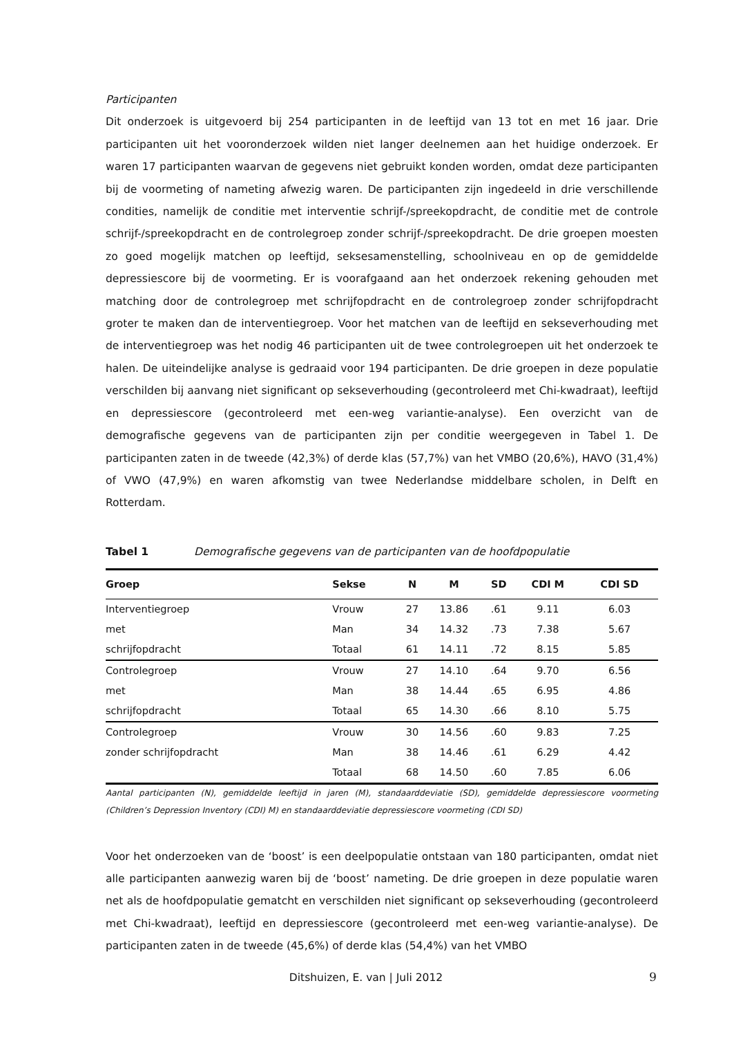Participanten
Dit onderzoek is uitgevoerd bij 254 participanten in de leeftijd van 13 tot en met 16 jaar. Drie participanten uit het vooronderzoek wilden niet langer deelnemen aan het huidige onderzoek. Er waren 17 participanten waarvan de gegevens niet gebruikt konden worden, omdat deze participanten bij de voormeting of nameting afwezig waren. De participanten zijn ingedeeld in drie verschillende condities, namelijk de conditie met interventie schrijf-/spreekopdracht, de conditie met de controle schrijf-/spreekopdracht en de controlegroep zonder schrijf-/spreekopdracht. De drie groepen moesten zo goed mogelijk matchen op leeftijd, seksesamenstelling, schoolniveau en op de gemiddelde depressiescore bij de voormeting. Er is voorafgaand aan het onderzoek rekening gehouden met matching door de controlegroep met schrijfopdracht en de controlegroep zonder schrijfopdracht groter te maken dan de interventiegroep. Voor het matchen van de leeftijd en sekseverhouding met de interventiegroep was het nodig 46 participanten uit de twee controlegroepen uit het onderzoek te halen. De uiteindelijke analyse is gedraaid voor 194 participanten. De drie groepen in deze populatie verschilden bij aanvang niet significant op sekseverhouding (gecontroleerd met Chi-kwadraat), leeftijd en depressiescore (gecontroleerd met een-weg variantie-analyse). Een overzicht van de demografische gegevens van de participanten zijn per conditie weergegeven in Tabel 1. De participanten zaten in de tweede (42,3%) of derde klas (57,7%) van het VMBO (20,6%), HAVO (31,4%) of VWO (47,9%) en waren afkomstig van twee Nederlandse middelbare scholen, in Delft en Rotterdam.
Tabel 1 Demografische gegevens van de participanten van de hoofdpopulatie
| Groep | Sekse | N | M | SD | CDI M | CDI SD |
| --- | --- | --- | --- | --- | --- | --- |
| Interventiegroep | Vrouw | 27 | 13.86 | .61 | 9.11 | 6.03 |
| met | Man | 34 | 14.32 | .73 | 7.38 | 5.67 |
| schrijfopdracht | Totaal | 61 | 14.11 | .72 | 8.15 | 5.85 |
| Controlegroep | Vrouw | 27 | 14.10 | .64 | 9.70 | 6.56 |
| met | Man | 38 | 14.44 | .65 | 6.95 | 4.86 |
| schrijfopdracht | Totaal | 65 | 14.30 | .66 | 8.10 | 5.75 |
| Controlegroep | Vrouw | 30 | 14.56 | .60 | 9.83 | 7.25 |
| zonder schrijfopdracht | Man | 38 | 14.46 | .61 | 6.29 | 4.42 |
| | Totaal | 68 | 14.50 | .60 | 7.85 | 6.06 |
Aantal participanten (N), gemiddelde leeftijd in jaren (M), standaarddeviatie (SD), gemiddelde depressiescore voormeting (Children’s Depression Inventory (CDI) M) en standaarddeviatie depressiescore voormeting (CDI SD)
Voor het onderzoeken van de ‘boost’ is een deelpopulatie ontstaan van 180 participanten, omdat niet alle participanten aanwezig waren bij de ‘boost’ nameting. De drie groepen in deze populatie waren net als de hoofdpopulatie gematcht en verschilden niet significant op sekseverhouding (gecontroleerd met Chi-kwadraat), leeftijd en depressiescore (gecontroleerd met een-weg variantie-analyse). De participanten zaten in de tweede (45,6%) of derde klas (54,4%) van het VMBO
Ditshuizen, E. van | Juli 2012 9